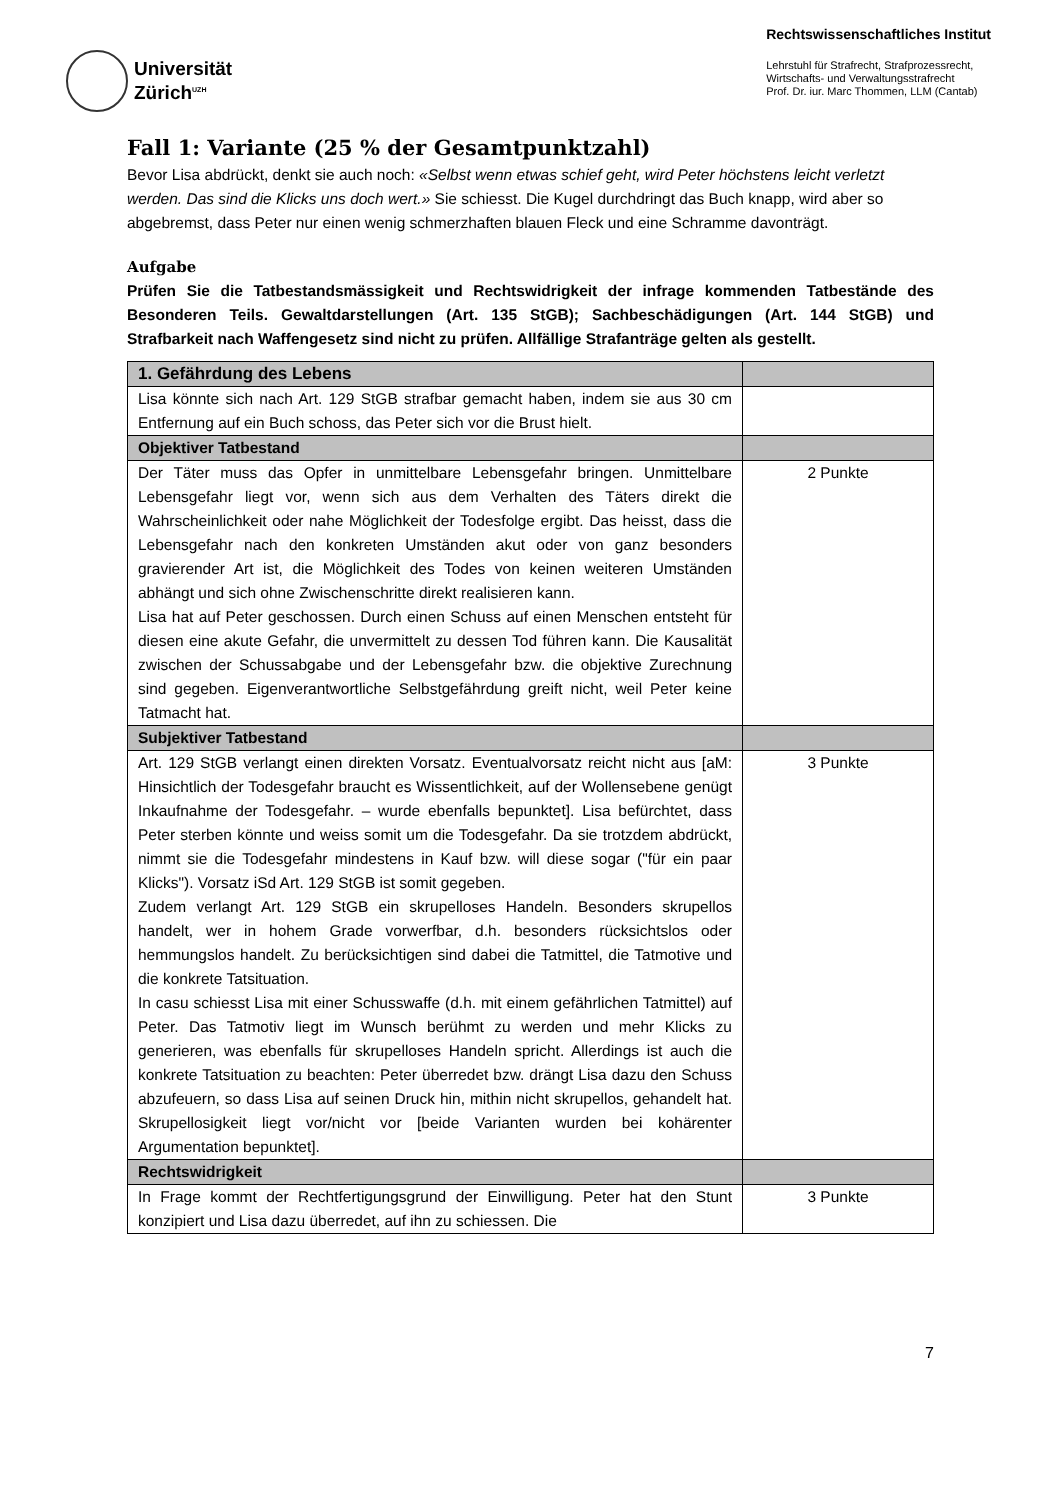Universität
Zürich<sup>UZH</sup>
Rechtswissenschaftliches Institut
Lehrstuhl für Strafrecht, Strafprozessrecht,
Wirtschafts- und Verwaltungsstrafrecht
Prof. Dr. iur. Marc Thommen, LLM (Cantab)
Fall 1: Variante (25 % der Gesamtpunktzahl)
Bevor Lisa abdrückt, denkt sie auch noch: «Selbst wenn etwas schief geht, wird Peter höchstens leicht verletzt werden. Das sind die Klicks uns doch wert.» Sie schiesst. Die Kugel durchdringt das Buch knapp, wird aber so abgebremst, dass Peter nur einen wenig schmerzhaften blauen Fleck und eine Schramme davonträgt.
Aufgabe
Prüfen Sie die Tatbestandsmässigkeit und Rechtswidrigkeit der infrage kommenden Tatbestände des Besonderen Teils. Gewaltdarstellungen (Art. 135 StGB); Sachbeschädigungen (Art. 144 StGB) und Strafbarkeit nach Waffengesetz sind nicht zu prüfen. Allfällige Strafanträge gelten als gestellt.
| 1. Gefährdung des Lebens | |
| --- | --- |
| Lisa könnte sich nach Art. 129 StGB strafbar gemacht haben, indem sie aus 30 cm Entfernung auf ein Buch schoss, das Peter sich vor die Brust hielt. | |
| Objektiver Tatbestand | |
| Der Täter muss das Opfer in unmittelbare Lebensgefahr bringen. Unmittelbare Lebensgefahr liegt vor, wenn sich aus dem Verhalten des Täters direkt die Wahrscheinlichkeit oder nahe Möglichkeit der Todesfolge ergibt. Das heisst, dass die Lebensgefahr nach den konkreten Umständen akut oder von ganz besonders gravierender Art ist, die Möglichkeit des Todes von keinen weiteren Umständen abhängt und sich ohne Zwischenschritte direkt realisieren kann. Lisa hat auf Peter geschossen. Durch einen Schuss auf einen Menschen entsteht für diesen eine akute Gefahr, die unvermittelt zu dessen Tod führen kann. Die Kausalität zwischen der Schussabgabe und der Lebensgefahr bzw. die objektive Zurechnung sind gegeben. Eigenverantwortliche Selbstgefährdung greift nicht, weil Peter keine Tatmacht hat. | 2 Punkte |
| Subjektiver Tatbestand | |
| Art. 129 StGB verlangt einen direkten Vorsatz. Eventualvorsatz reicht nicht aus [aM: Hinsichtlich der Todesgefahr braucht es Wissentlichkeit, auf der Wollensebene genügt Inkaufnahme der Todesgefahr. – wurde ebenfalls bepunktet]. Lisa befürchtet, dass Peter sterben könnte und weiss somit um die Todesgefahr. Da sie trotzdem abdrückt, nimmt sie die Todesgefahr mindestens in Kauf bzw. will diese sogar ("für ein paar Klicks"). Vorsatz iSd Art. 129 StGB ist somit gegeben. Zudem verlangt Art. 129 StGB ein skrupelloses Handeln. Besonders skrupellos handelt, wer in hohem Grade vorwerfbar, d.h. besonders rücksichtslos oder hemmungslos handelt. Zu berücksichtigen sind dabei die Tatmittel, die Tatmotive und die konkrete Tatsituation. In casu schiesst Lisa mit einer Schusswaffe (d.h. mit einem gefährlichen Tatmittel) auf Peter. Das Tatmotiv liegt im Wunsch berühmt zu werden und mehr Klicks zu generieren, was ebenfalls für skrupelloses Handeln spricht. Allerdings ist auch die konkrete Tatsituation zu beachten: Peter überredet bzw. drängt Lisa dazu den Schuss abzufeuern, so dass Lisa auf seinen Druck hin, mithin nicht skrupellos, gehandelt hat. Skrupellosigkeit liegt vor/nicht vor [beide Varianten wurden bei kohärenter Argumentation bepunktet]. | 3 Punkte |
| Rechtswidrigkeit | |
| In Frage kommt der Rechtfertigungsgrund der Einwilligung. Peter hat den Stunt konzipiert und Lisa dazu überredet, auf ihn zu schiessen. Die | 3 Punkte |
7